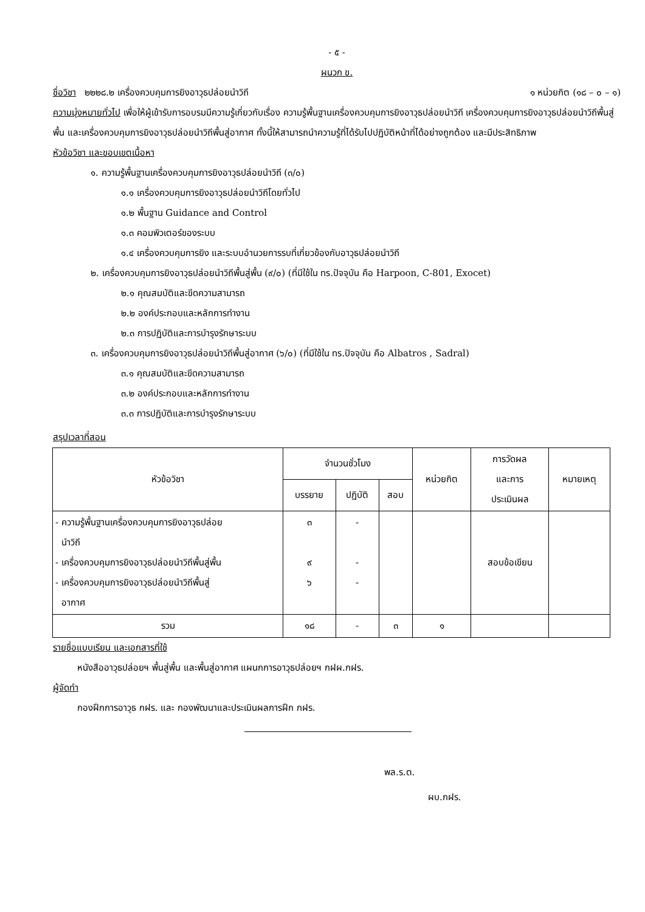- ๕ -
ผนวก ข.
ชื่อวิชา ๒๒๒๘.๒ เครื่องควบคุมการยิงอาวุธปล่อยนำวิถี ๑ หน่วยกิต (๑๘ – ๐ – ๑)
ความมุ่งหมายทั่วไป เพื่อให้ผู้เข้ารับการอบรมมีความรู้เกี่ยวกับเรื่อง ความรู้พื้นฐานเครื่องควบคุมการยิงอาวุธปล่อยนำวิถี เครื่องควบคุมการยิงอาวุธปล่อยนำวิถีพื้นสู่พื้น และเครื่องควบคุมการยิงอาวุธปล่อยนำวิถีพื้นสู่อากาศ ทั้งนี้ให้สามารถนำความรู้ที่ได้รับไปปฏิบัติหน้าที่ได้อย่างถูกต้อง และมีประสิทธิภาพ
หัวข้อวิชา และขอบเขตเนื้อหา
๑. ความรู้พื้นฐานเครื่องควบคุมการยิงอาวุธปล่อยนำวิถี (๓/๐)
๑.๑ เครื่องควบคุมการยิงอาวุธปล่อยนำวิถีโดยทั่วไป
๑.๒ พื้นฐาน Guidance and Control
๑.๓ คอมพิวเตอร์ของระบบ
๑.๔ เครื่องควบคุมการยิง และระบบอำนวยการรบที่เกี่ยวข้องกับอาวุธปล่อยนำวิถี
๒. เครื่องควบคุมการยิงอาวุธปล่อยนำวิถีพื้นสู่พื้น (๙/๐) (ที่มีใช้ใน ทร.ปัจจุบัน คือ Harpoon, C-801, Exocet)
๒.๑ คุณสมบัติและขีดความสามารถ
๒.๒ องค์ประกอบและหลักการทำงาน
๒.๓ การปฏิบัติและการบำรุงรักษาระบบ
๓. เครื่องควบคุมการยิงอาวุธปล่อยนำวิถีพื้นสู่อากาศ (๖/๐) (ที่มีใช้ใน ทร.ปัจจุบัน คือ Albatros , Sadral)
๓.๑ คุณสมบัติและขีดความสามารถ
๓.๒ องค์ประกอบและหลักการทำงาน
๓.๓ การปฏิบัติและการบำรุงรักษาระบบ
สรุปเวลาที่สอน
| หัวข้อวิชา | จำนวนชั่วโมง | | | หน่วยกิต | การวัดผล และการ ประเมินผล | หมายเหตุ |
| --- | --- | --- | --- | --- | --- | --- |
| | บรรยาย | ปฏิบัติ | สอบ | | | |
| - ความรู้พื้นฐานเครื่องควบคุมการยิงอาวุธปล่อย นำวิถี - เครื่องควบคุมการยิงอาวุธปล่อยนำวิถีพื้นสู่พื้น - เครื่องควบคุมการยิงอาวุธปล่อยนำวิถีพื้นสู่ อากาศ | ๓ ๙ ๖ | - - - | | | สอบข้อเขียน | |
| รวม | ๑๘ | - | ๓ | ๑ | | |
รายชื่อแบบเรียน และเอกสารที่ใช้
หนังสืออาวุธปล่อยฯ พื้นสู่พื้น และพื้นสู่อากาศ แผนกการอาวุธปล่อยฯ กฝผ.กฝร.
ผู้จัดทำ
กองฝึกการอาวุธ กฝร. และ กองพัฒนาและประเมินผลการฝึก กฝร.
พล.ร.ต.
ผบ.กฝร.